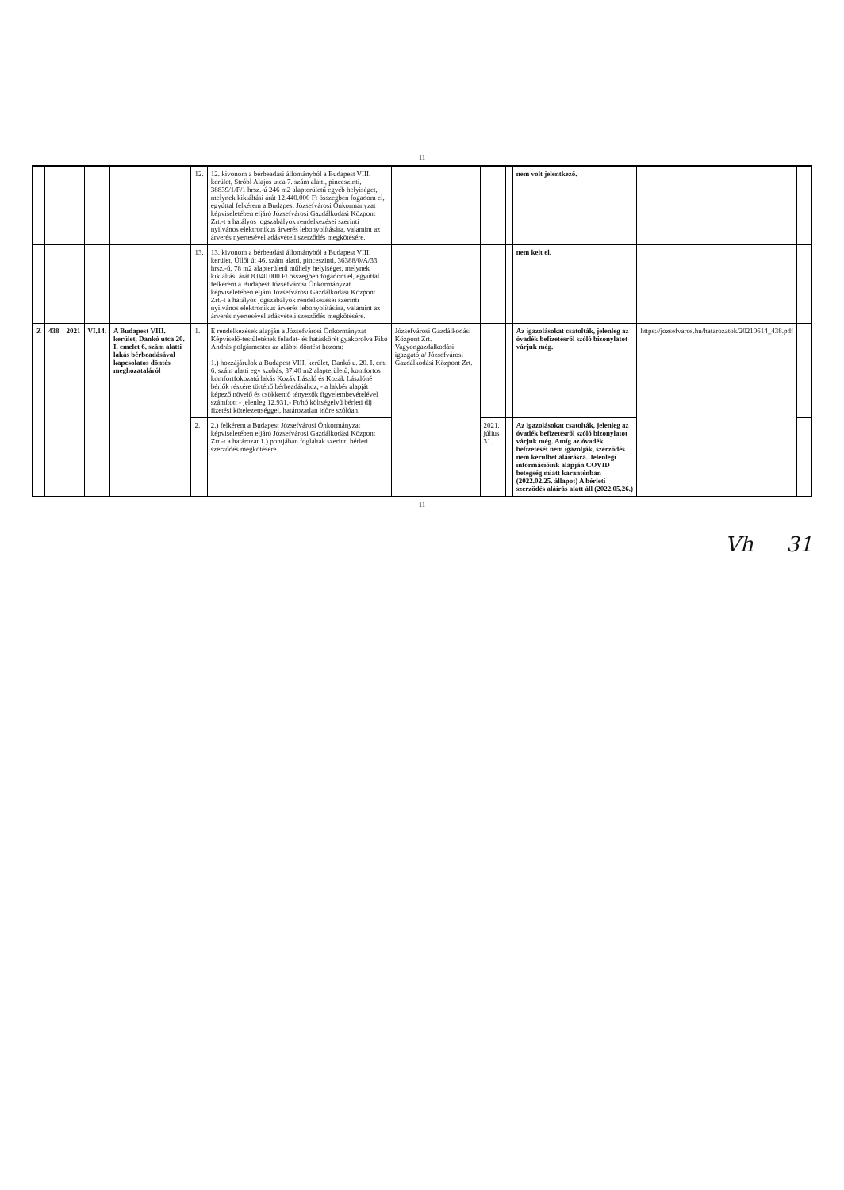11
| | | | | | 12. | 12. kivonom a bérbeadási állományból a Budapest VIII. kerület, Stróbl Alajos utca 7. szám alatti, pinceszinti, 38839/1/F/1 hrsz.-ú 246 m2 alapterületű egyéb helyiséget, melynek kikiáltási árát 12.440.000 Ft összegben fogadom el, egyúttal felkérem a Budapest Józsefvárosi Önkormányzat képviseletében eljáró Józsefvárosi Gazdálkodási Központ Zrt.-t a hatályos jogszabályok rendelkezései szerinti nyilvános elektronikus árverés lebonyolítására, valamint az árverés nyertesével adásvételi szerződés megkötésére. | | | | nem volt jelentkező. | | | |
| | | | | | 13. | 13. kivonom a bérbeadási állományból a Budapest VIII. kerület, Üllői út 46. szám alatti, pinceszinti, 36388/0/A/33 hrsz.-ú, 78 m2 alapterületű műhely helyiséget, melynek kikiáltási árát 8.040.000 Ft összegben fogadom el, egyúttal felkérem a Budapest Józsefvárosi Önkormányzat képviseletében eljáró Józsefvárosi Gazdálkodási Központ Zrt.-t a hatályos jogszabályok rendelkezései szerinti nyilvános elektronikus árverés lebonyolítására, valamint az árverés nyertesével adásvételi szerződés megkötésére. | | | | nem kelt el. | | | |
| Z | 438 | 2021 | VI.14. | A Budapest VIII. kerület, Dankó utca 20. I. emelet 6. szám alatti lakás bérbeadásával kapcsolatos döntés meghozataláról | 1. | E rendelkezések alapján a Józsefvárosi Önkormányzat Képviselő-testületének feladat- és hatáskörét gyakorolva Pikó András polgármester az alábbi döntést hozom: 1.) hozzájárulok a Budapest VIII. kerület, Dankó u. 20. I. em. 6. szám alatti egy szobás, 37,40 m2 alapterületű, komfortos komfortfokozatú lakás Kozák László és Kozák Lászlóné bérlők részére történő bérbeadásához, - a lakbér alapját képező növelő és csökkentő tényezők figyelembevételével számított - jelenleg 12.931,- Ft/hó költségelvű bérleti díj fizetési kötelezettséggel, határozatlan időre szólóan. | Józsefvárosi Gazdálkodási Központ Zrt. Vagyongazdálkodási igazgatója/ Józsefvárosi Gazdálkodási Központ Zrt. | | | Az igazolásokat csatolták, jelenleg az óvadék befizetésről szóló bizonylatot várjuk még. | https://jozsefvaros.hu/hatarozatok/20210614_438.pdf | | |
| | | | | | 2. | 2.) felkérem a Budapest Józsefvárosi Önkormányzat képviseletében eljáró Józsefvárosi Gazdálkodási Központ Zrt.-t a határozat 1.) pontjában foglaltak szerinti bérleti szerződés megkötésére. | | 2021. július 31. | | Az igazolásokat csatolták, jelenleg az óvadék befizetésről szóló bizonylatot várjuk még. Amíg az óvadék befizetését nem igazolják, szerződés nem kerülhet aláírásra. Jelenlegi információink alapján COVID betegség miatt karanténban (2022.02.25. állapot) A bérleti szerződés aláírás alatt áll (2022.05.26.) | | | |
11
Vh 31